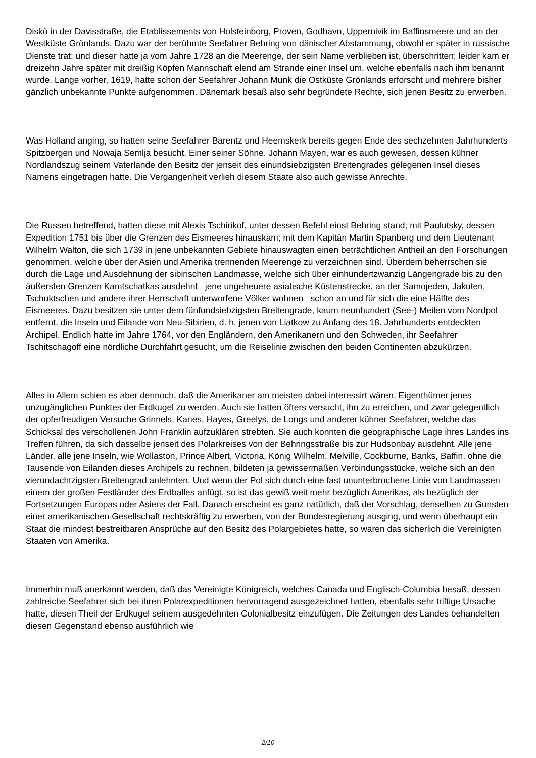Diskö in der Davisstraße, die Etablissements von Holsteinborg, Proven, Godhavn, Uppernivik im Baffinsmeere und an der Westküste Grönlands. Dazu war der berühmte Seefahrer Behring von dänischer Abstammung, obwohl er später in russische Dienste trat; und dieser hatte ja vom Jahre 1728 an die Meerenge, der sein Name verblieben ist, überschritten; leider kam er dreizehn Jahre später mit dreißig Köpfen Mannschaft elend am Strande einer Insel um, welche ebenfalls nach ihm benannt wurde. Lange vorher, 1619, hatte schon der Seefahrer Johann Munk die Ostküste Grönlands erforscht und mehrere bisher gänzlich unbekannte Punkte aufgenommen. Dänemark besaß also sehr begründete Rechte, sich jenen Besitz zu erwerben.
Was Holland anging, so hatten seine Seefahrer Barentz und Heemskerk bereits gegen Ende des sechzehnten Jahrhunderts Spitzbergen und Nowaja Semlja besucht. Einer seiner Söhne. Johann Mayen, war es auch gewesen, dessen kühner Nordlandszug seinem Vaterlande den Besitz der jenseit des einundsiebzigsten Breitengrades gelegenen Insel dieses Namens eingetragen hatte. Die Vergangenheit verlieh diesem Staate also auch gewisse Anrechte.
Die Russen betreffend, hatten diese mit Alexis Tschirikof, unter dessen Befehl einst Behring stand; mit Paulutsky, dessen Expedition 1751 bis über die Grenzen des Eismeeres hinauskam; mit dem Kapitän Martin Spanberg und dem Lieutenant Wilhelm Walton, die sich 1739 in jene unbekannten Gebiete hinauswagten einen beträchtlichen Antheil an den Forschungen genommen, welche über der Asien und Amerika trennenden Meerenge zu verzeichnen sind. Überdem beherrschen sie durch die Lage und Ausdehnung der sibirischen Landmasse, welche sich über einhundertzwanzig Längengrade bis zu den äußersten Grenzen Kamtschatkas ausdehnt jene ungeheuere asiatische Küstenstrecke, an der Samojeden, Jakuten, Tschuktschen und andere ihrer Herrschaft unterworfene Völker wohnen schon an und für sich die eine Hälfte des Eismeeres. Dazu besitzen sie unter dem fünfundsiebzigsten Breitengrade, kaum neunhundert (See-) Meilen vom Nordpol entfernt, die Inseln und Eilande von Neu-Sibirien, d. h. jenen von Liatkow zu Anfang des 18. Jahrhunderts entdeckten Archipel. Endlich hatte im Jahre 1764, vor den Engländern, den Amerikanern und den Schweden, ihr Seefahrer Tschitschagoff eine nördliche Durchfahrt gesucht, um die Reiselinie zwischen den beiden Continenten abzukürzen.
Alles in Allem schien es aber dennoch, daß die Amerikaner am meisten dabei interessirt wären, Eigenthümer jenes unzugänglichen Punktes der Erdkugel zu werden. Auch sie hatten öfters versucht, ihn zu erreichen, und zwar gelegentlich der opferfreudigen Versuche Grinnels, Kanes, Hayes, Greelys, de Longs und anderer kühner Seefahrer, welche das Schicksal des verschollenen John Franklin aufzuklären strebten. Sie auch konnten die geographische Lage ihres Landes ins Treffen führen, da sich dasselbe jenseit des Polarkreises von der Behringsstraße bis zur Hudsonbay ausdehnt. Alle jene Länder, alle jene Inseln, wie Wollaston, Prince Albert, Victoria, König Wilhelm, Melville, Cockburne, Banks, Baffin, ohne die Tausende von Eilanden dieses Archipels zu rechnen, bildeten ja gewissermaßen Verbindungsstücke, welche sich an den vierundachtzigsten Breitengrad anlehnten. Und wenn der Pol sich durch eine fast ununterbrochene Linie von Landmassen einem der großen Festländer des Erdballes anfügt, so ist das gewiß weit mehr bezüglich Amerikas, als bezüglich der Fortsetzungen Europas oder Asiens der Fall. Danach erscheint es ganz natürlich, daß der Vorschlag, denselben zu Gunsten einer amerikanischen Gesellschaft rechtskräftig zu erwerben, von der Bundesregierung ausging, und wenn überhaupt ein Staat die mindest bestreitbaren Ansprüche auf den Besitz des Polargebietes hatte, so waren das sicherlich die Vereinigten Staaten von Amerika.
Immerhin muß anerkannt werden, daß das Vereinigte Königreich, welches Canada und Englisch-Columbia besaß, dessen zahlreiche Seefahrer sich bei ihren Polarexpeditionen hervorragend ausgezeichnet hatten, ebenfalls sehr triftige Ursache hatte, diesen Theil der Erdkugel seinem ausgedehnten Colonialbesitz einzufügen. Die Zeitungen des Landes behandelten diesen Gegenstand ebenso ausführlich wie
2/10